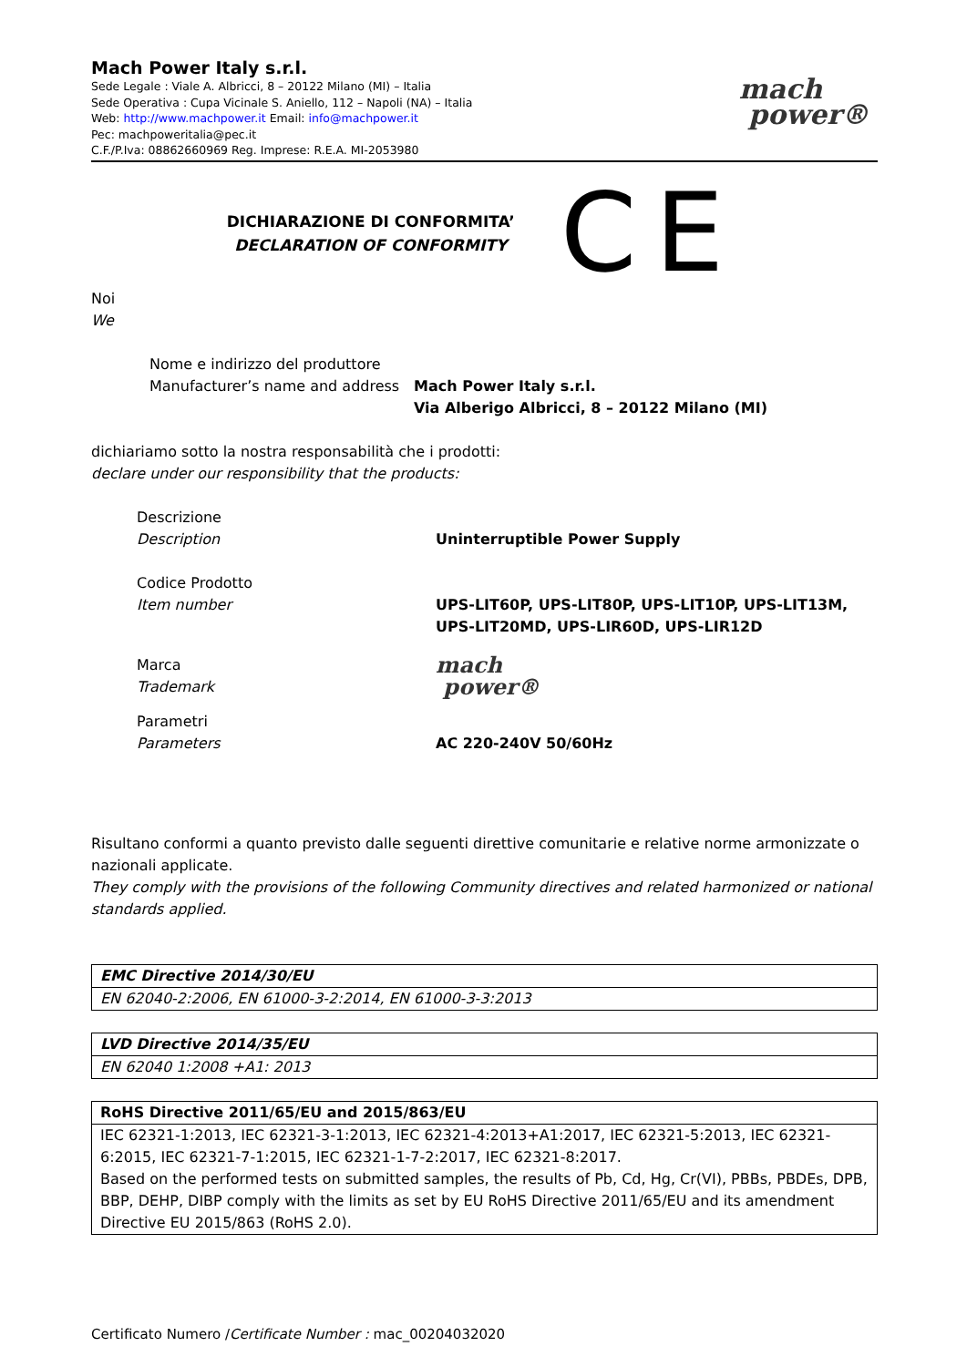Mach Power Italy s.r.l.
Sede Legale : Viale A. Albricci, 8 – 20122 Milano (MI) – Italia
Sede Operativa : Cupa Vicinale S. Aniello, 112 – Napoli (NA) – Italia
Web: http://www.machpower.it Email: info@machpower.it
Pec: machpoweritalia@pec.it
C.F./P.Iva: 08862660969 Reg. Imprese: R.E.A. MI-2053980
mach
power®
DICHIARAZIONE DI CONFORMITA’
DECLARATION OF CONFORMITY
CE
Noi
We
Nome e indirizzo del produttore
Manufacturer’s name and address
Mach Power Italy s.r.l.
Via Alberigo Albricci, 8 – 20122 Milano (MI)
dichiariamo sotto la nostra responsabilità che i prodotti:
declare under our responsibility that the products:
Descrizione
Description
Uninterruptible Power Supply
Codice Prodotto
Item number
UPS-LIT60P, UPS-LIT80P, UPS-LIT10P, UPS-LIT13M,
UPS-LIT20MD, UPS-LIR60D, UPS-LIR12D
Marca
Trademark
mach
power®
Parametri
Parameters
AC 220-240V 50/60Hz
Risultano conformi a quanto previsto dalle seguenti direttive comunitarie e relative norme armonizzate o nazionali applicate.
They comply with the provisions of the following Community directives and related harmonized or national standards applied.
| EMC Directive 2014/30/EU |
| --- |
| EN 62040-2:2006, EN 61000-3-2:2014, EN 61000-3-3:2013 |
| LVD Directive 2014/35/EU |
| --- |
| EN 62040 1:2008 +A1: 2013 |
| RoHS Directive 2011/65/EU and 2015/863/EU |
| --- |
| IEC 62321-1:2013, IEC 62321-3-1:2013, IEC 62321-4:2013+A1:2017, IEC 62321-5:2013, IEC 62321-6:2015, IEC 62321-7-1:2015, IEC 62321-1-7-2:2017, IEC 62321-8:2017. Based on the performed tests on submitted samples, the results of Pb, Cd, Hg, Cr(VI), PBBs, PBDEs, DPB, BBP, DEHP, DIBP comply with the limits as set by EU RoHS Directive 2011/65/EU and its amendment Directive EU 2015/863 (RoHS 2.0). |
Certificato Numero /Certificate Number : mac_00204032020